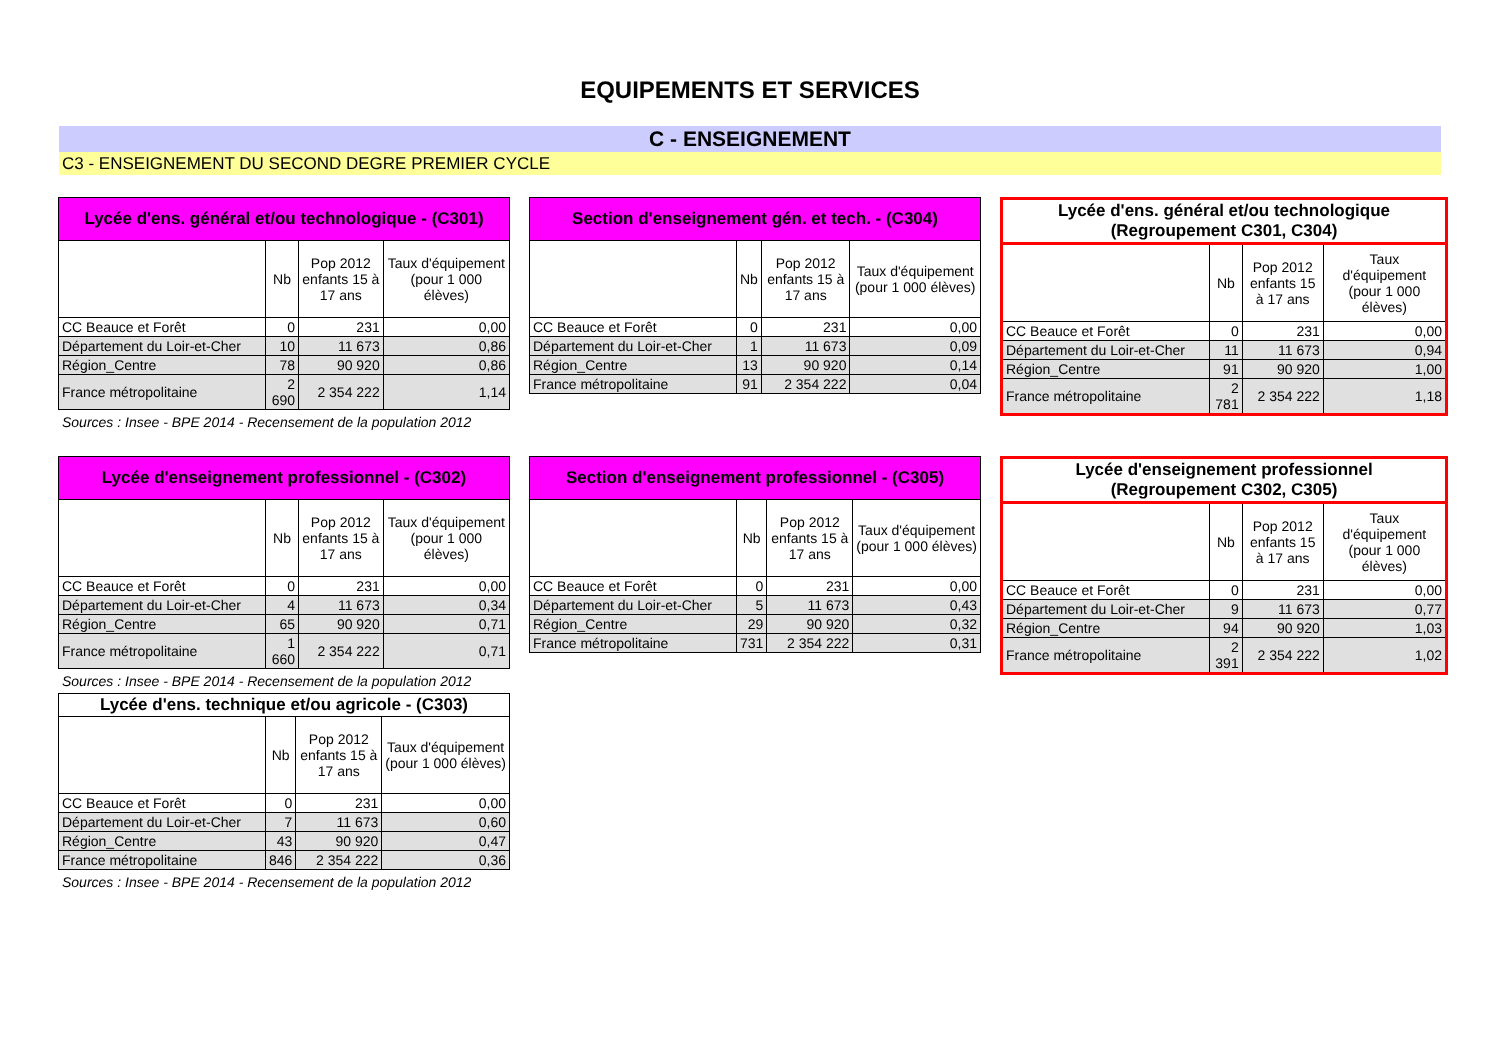EQUIPEMENTS ET SERVICES
C - ENSEIGNEMENT
C3 - ENSEIGNEMENT DU SECOND DEGRE PREMIER CYCLE
| Lycée d'ens. général et/ou technologique - (C301) | | | |
| --- | --- | --- | --- |
| | Nb | Pop 2012 enfants 15 à 17 ans | Taux d'équipement (pour 1 000 élèves) |
| CC Beauce et Forêt | 0 | 231 | 0,00 |
| Département du Loir-et-Cher | 10 | 11 673 | 0,86 |
| Région_Centre | 78 | 90 920 | 0,86 |
| France métropolitaine | 2 690 | 2 354 222 | 1,14 |
Sources : Insee - BPE 2014 - Recensement de la population 2012
| Section d'enseignement gén. et tech. - (C304) | | | |
| --- | --- | --- | --- |
| | Nb | Pop 2012 enfants 15 à 17 ans | Taux d'équipement (pour 1 000 élèves) |
| CC Beauce et Forêt | 0 | 231 | 0,00 |
| Département du Loir-et-Cher | 1 | 11 673 | 0,09 |
| Région_Centre | 13 | 90 920 | 0,14 |
| France métropolitaine | 91 | 2 354 222 | 0,04 |
| Lycée d'ens. général et/ou technologique (Regroupement C301, C304) | | | |
| --- | --- | --- | --- |
| | Nb | Pop 2012 enfants 15 à 17 ans | Taux d'équipement (pour 1 000 élèves) |
| CC Beauce et Forêt | 0 | 231 | 0,00 |
| Département du Loir-et-Cher | 11 | 11 673 | 0,94 |
| Région_Centre | 91 | 90 920 | 1,00 |
| France métropolitaine | 2 781 | 2 354 222 | 1,18 |
| Lycée d'enseignement professionnel - (C302) | | | |
| --- | --- | --- | --- |
| | Nb | Pop 2012 enfants 15 à 17 ans | Taux d'équipement (pour 1 000 élèves) |
| CC Beauce et Forêt | 0 | 231 | 0,00 |
| Département du Loir-et-Cher | 4 | 11 673 | 0,34 |
| Région_Centre | 65 | 90 920 | 0,71 |
| France métropolitaine | 1 660 | 2 354 222 | 0,71 |
Sources : Insee - BPE 2014 - Recensement de la population 2012
| Lycée d'ens. technique et/ou agricole - (C303) | | | |
| --- | --- | --- | --- |
| | Nb | Pop 2012 enfants 15 à 17 ans | Taux d'équipement (pour 1 000 élèves) |
| CC Beauce et Forêt | 0 | 231 | 0,00 |
| Département du Loir-et-Cher | 7 | 11 673 | 0,60 |
| Région_Centre | 43 | 90 920 | 0,47 |
| France métropolitaine | 846 | 2 354 222 | 0,36 |
Sources : Insee - BPE 2014 - Recensement de la population 2012
| Section d'enseignement professionnel - (C305) | | | |
| --- | --- | --- | --- |
| | Nb | Pop 2012 enfants 15 à 17 ans | Taux d'équipement (pour 1 000 élèves) |
| CC Beauce et Forêt | 0 | 231 | 0,00 |
| Département du Loir-et-Cher | 5 | 11 673 | 0,43 |
| Région_Centre | 29 | 90 920 | 0,32 |
| France métropolitaine | 731 | 2 354 222 | 0,31 |
| Lycée d'enseignement professionnel (Regroupement C302, C305) | | | |
| --- | --- | --- | --- |
| | Nb | Pop 2012 enfants 15 à 17 ans | Taux d'équipement (pour 1 000 élèves) |
| CC Beauce et Forêt | 0 | 231 | 0,00 |
| Département du Loir-et-Cher | 9 | 11 673 | 0,77 |
| Région_Centre | 94 | 90 920 | 1,03 |
| France métropolitaine | 2 391 | 2 354 222 | 1,02 |